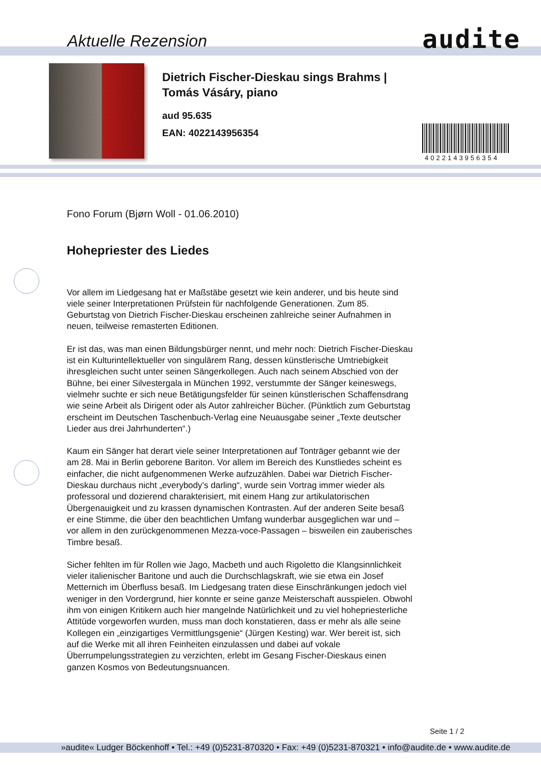Aktuelle Rezension audite
Dietrich Fischer-Dieskau sings Brahms |
Tomás Vásáry, piano
aud 95.635
EAN: 4022143956354
4022143956354
Fono Forum (Bjørn Woll - 01.06.2010)
Hohepriester des Liedes
Vor allem im Liedgesang hat er Maßstäbe gesetzt wie kein anderer, und bis heute sind viele seiner Interpretationen Prüfstein für nachfolgende Generationen. Zum 85. Geburtstag von Dietrich Fischer-Dieskau erscheinen zahlreiche seiner Aufnahmen in neuen, teilweise remasterten Editionen.
Er ist das, was man einen Bildungsbürger nennt, und mehr noch: Dietrich Fischer-Dieskau ist ein Kulturintellektueller von singulärem Rang, dessen künstlerische Umtriebigkeit ihresgleichen sucht unter seinen Sängerkollegen. Auch nach seinem Abschied von der Bühne, bei einer Silvestergala in München 1992, verstummte der Sänger keineswegs, vielmehr suchte er sich neue Betätigungsfelder für seinen künstlerischen Schaffensdrang wie seine Arbeit als Dirigent oder als Autor zahlreicher Bücher. (Pünktlich zum Geburtstag erscheint im Deutschen Taschenbuch-Verlag eine Neuausgabe seiner „Texte deutscher Lieder aus drei Jahrhunderten“.)
Kaum ein Sänger hat derart viele seiner Interpretationen auf Tonträger gebannt wie der am 28. Mai in Berlin geborene Bariton. Vor allem im Bereich des Kunstliedes scheint es einfacher, die nicht aufgenommenen Werke aufzuzählen. Dabei war Dietrich Fischer-Dieskau durchaus nicht „everybody’s darling“, wurde sein Vortrag immer wieder als professoral und dozierend charakterisiert, mit einem Hang zur artikulatorischen Übergenauigkeit und zu krassen dynamischen Kontrasten. Auf der anderen Seite besaß er eine Stimme, die über den beachtlichen Umfang wunderbar ausgeglichen war und – vor allem in den zurückgenommenen Mezza-voce-Passagen – bisweilen ein zauberisches Timbre besaß.
Sicher fehlten im für Rollen wie Jago, Macbeth und auch Rigoletto die Klangsinnlichkeit vieler italienischer Baritone und auch die Durchschlagskraft, wie sie etwa ein Josef Metternich im Überfluss besaß. Im Liedgesang traten diese Einschränkungen jedoch viel weniger in den Vordergrund, hier konnte er seine ganze Meisterschaft ausspielen. Obwohl ihm von einigen Kritikern auch hier mangelnde Natürlichkeit und zu viel hohepriesterliche Attitüde vorgeworfen wurden, muss man doch konstatieren, dass er mehr als alle seine Kollegen ein „einzigartiges Vermittlungsgenie“ (Jürgen Kesting) war. Wer bereit ist, sich auf die Werke mit all ihren Feinheiten einzulassen und dabei auf vokale Überrumpelungsstrategien zu verzichten, erlebt im Gesang Fischer-Dieskaus einen ganzen Kosmos von Bedeutungsnuancen.
Seite 1 / 2
»audite« Ludger Böckenhoff • Tel.: +49 (0)5231-870320 • Fax: +49 (0)5231-870321 • info@audite.de • www.audite.de